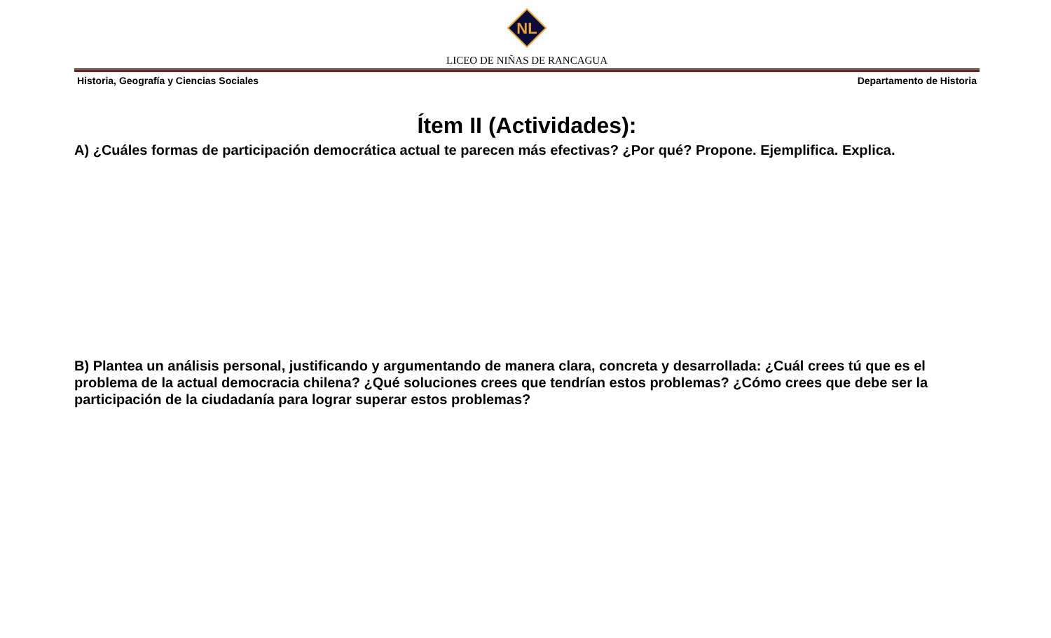NL
LICEO DE NIÑAS DE RANCAGUA
Historia, Geografía y Ciencias Sociales Departamento de Historia
Ítem II (Actividades):
A) ¿Cuáles formas de participación democrática actual te parecen más efectivas? ¿Por qué? Propone. Ejemplifica. Explica.
B) Plantea un análisis personal, justificando y argumentando de manera clara, concreta y desarrollada: ¿Cuál crees tú que es el problema de la actual democracia chilena? ¿Qué soluciones crees que tendrían estos problemas? ¿Cómo crees que debe ser la participación de la ciudadanía para lograr superar estos problemas?